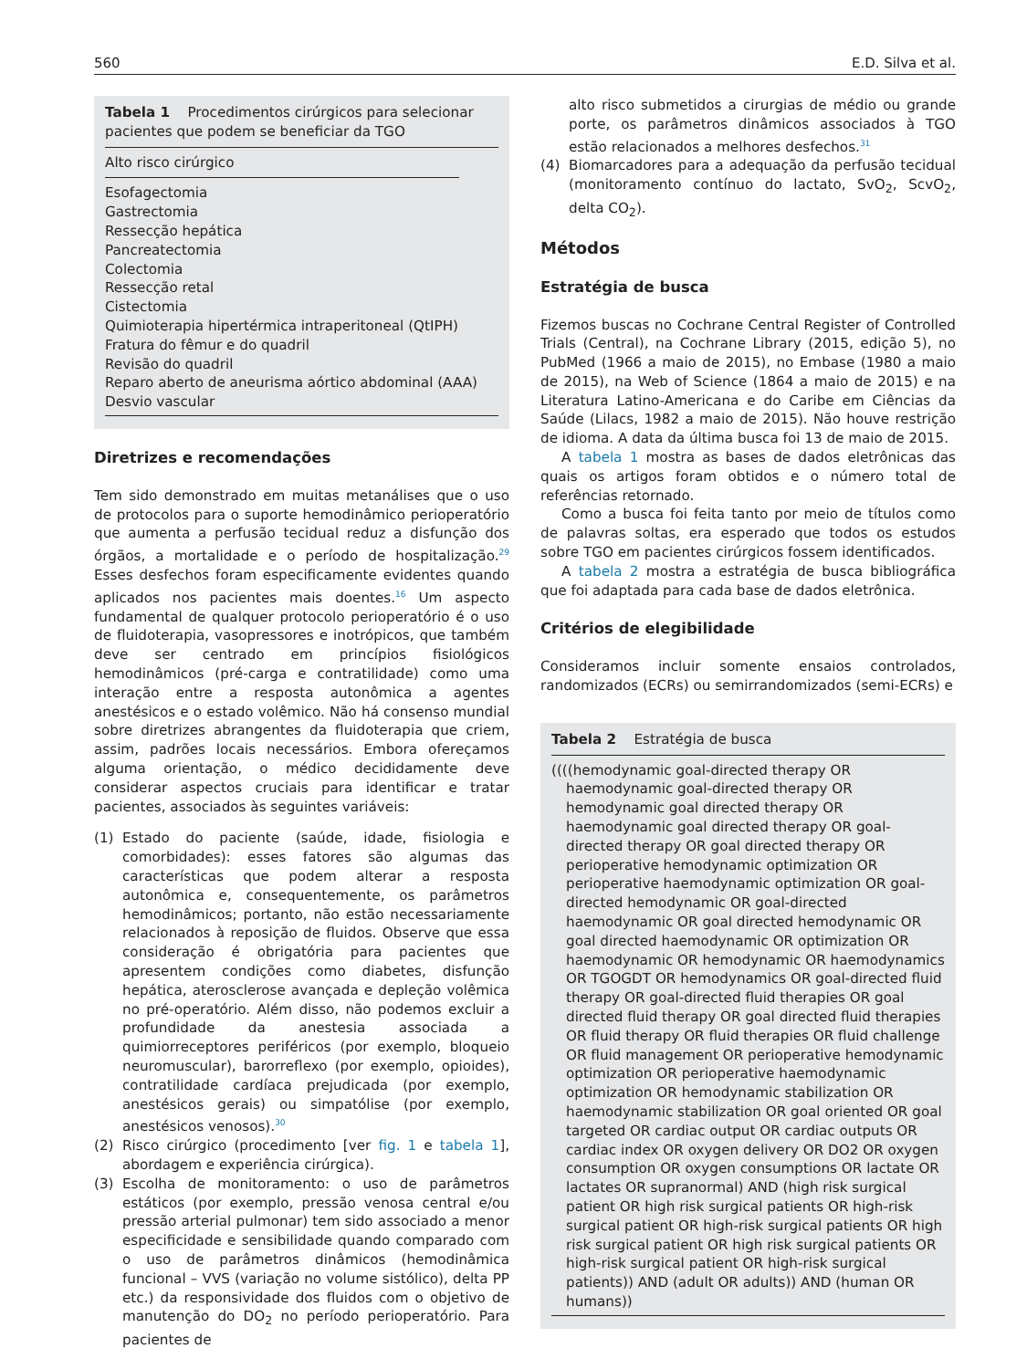560 E.D. Silva et al.
Tabela 1 Procedimentos cirúrgicos para selecionar pacientes que podem se beneficiar da TGO
Alto risco cirúrgico
Esofagectomia
Gastrectomia
Ressecção hepática
Pancreatectomia
Colectomia
Ressecção retal
Cistectomia
Quimioterapia hipertérmica intraperitoneal (QtIPH)
Fratura do fêmur e do quadril
Revisão do quadril
Reparo aberto de aneurisma aórtico abdominal (AAA)
Desvio vascular
Diretrizes e recomendações
Tem sido demonstrado em muitas metanálises que o uso de protocolos para o suporte hemodinâmico perioperatório que aumenta a perfusão tecidual reduz a disfunção dos órgãos, a mortalidade e o período de hospitalização.<sup>29</sup> Esses desfechos foram especificamente evidentes quando aplicados nos pacientes mais doentes.<sup>16</sup> Um aspecto fundamental de qualquer protocolo perioperatório é o uso de fluidoterapia, vasopressores e inotrópicos, que também deve ser centrado em princípios fisiológicos hemodinâmicos (pré-carga e contratilidade) como uma interação entre a resposta autonômica a agentes anestésicos e o estado volêmico. Não há consenso mundial sobre diretrizes abrangentes da fluidoterapia que criem, assim, padrões locais necessários. Embora ofereçamos alguma orientação, o médico decididamente deve considerar aspectos cruciais para identificar e tratar pacientes, associados às seguintes variáveis:
(1) Estado do paciente (saúde, idade, fisiologia e comorbidades): esses fatores são algumas das características que podem alterar a resposta autonômica e, consequentemente, os parâmetros hemodinâmicos; portanto, não estão necessariamente relacionados à reposição de fluidos. Observe que essa consideração é obrigatória para pacientes que apresentem condições como diabetes, disfunção hepática, aterosclerose avançada e depleção volêmica no pré-operatório. Além disso, não podemos excluir a profundidade da anestesia associada a quimiorreceptores periféricos (por exemplo, bloqueio neuromuscular), barorreflexo (por exemplo, opioides), contratilidade cardíaca prejudicada (por exemplo, anestésicos gerais) ou simpatólise (por exemplo, anestésicos venosos).<sup>30</sup>
(2) Risco cirúrgico (procedimento [ver fig. 1 e tabela 1], abordagem e experiência cirúrgica).
(3) Escolha de monitoramento: o uso de parâmetros estáticos (por exemplo, pressão venosa central e/ou pressão arterial pulmonar) tem sido associado a menor especificidade e sensibilidade quando comparado com o uso de parâmetros dinâmicos (hemodinâmica funcional – VVS (variação no volume sistólico), delta PP etc.) da responsividade dos fluidos com o objetivo de manutenção do DO<sub>2</sub> no período perioperatório. Para pacientes de
alto risco submetidos a cirurgias de médio ou grande porte, os parâmetros dinâmicos associados à TGO estão relacionados a melhores desfechos.<sup>31</sup>
(4) Biomarcadores para a adequação da perfusão tecidual (monitoramento contínuo do lactato, SvO<sub>2</sub>, ScvO<sub>2</sub>, delta CO<sub>2</sub>).
Métodos
Estratégia de busca
Fizemos buscas no Cochrane Central Register of Controlled Trials (Central), na Cochrane Library (2015, edição 5), no PubMed (1966 a maio de 2015), no Embase (1980 a maio de 2015), na Web of Science (1864 a maio de 2015) e na Literatura Latino-Americana e do Caribe em Ciências da Saúde (Lilacs, 1982 a maio de 2015). Não houve restrição de idioma. A data da última busca foi 13 de maio de 2015.
A tabela 1 mostra as bases de dados eletrônicas das quais os artigos foram obtidos e o número total de referências retornado.
Como a busca foi feita tanto por meio de títulos como de palavras soltas, era esperado que todos os estudos sobre TGO em pacientes cirúrgicos fossem identificados.
A tabela 2 mostra a estratégia de busca bibliográfica que foi adaptada para cada base de dados eletrônica.
Critérios de elegibilidade
Consideramos incluir somente ensaios controlados, randomizados (ECRs) ou semirrandomizados (semi-ECRs) e
Tabela 2 Estratégia de busca
((((hemodynamic goal-directed therapy OR haemodynamic goal-directed therapy OR hemodynamic goal directed therapy OR haemodynamic goal directed therapy OR goal-directed therapy OR goal directed therapy OR perioperative hemodynamic optimization OR perioperative haemodynamic optimization OR goal-directed hemodynamic OR goal-directed haemodynamic OR goal directed hemodynamic OR goal directed haemodynamic OR optimization OR haemodynamic OR hemodynamic OR haemodynamics OR TGOGDT OR hemodynamics OR goal-directed fluid therapy OR goal-directed fluid therapies OR goal directed fluid therapy OR goal directed fluid therapies OR fluid therapy OR fluid therapies OR fluid challenge OR fluid management OR perioperative hemodynamic optimization OR perioperative haemodynamic optimization OR hemodynamic stabilization OR haemodynamic stabilization OR goal oriented OR goal targeted OR cardiac output OR cardiac outputs OR cardiac index OR oxygen delivery OR DO2 OR oxygen consumption OR oxygen consumptions OR lactate OR lactates OR supranormal) AND (high risk surgical patient OR high risk surgical patients OR high-risk surgical patient OR high-risk surgical patients OR high risk surgical patient OR high risk surgical patients OR high-risk surgical patient OR high-risk surgical patients)) AND (adult OR adults)) AND (human OR humans))